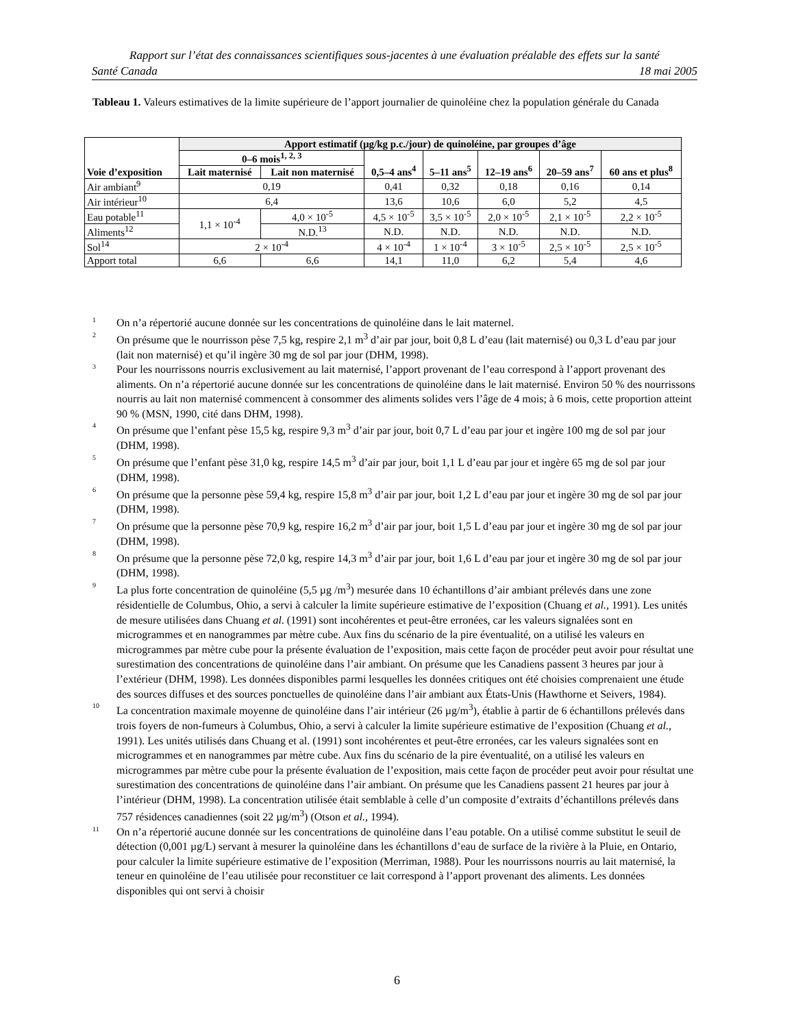Rapport sur l’état des connaissances scientifiques sous-jacentes à une évaluation préalable des effets sur la santé
Santé Canada 18 mai 2005
Tableau 1. Valeurs estimatives de la limite supérieure de l’apport journalier de quinoléine chez la population générale du Canada
| Voie d’exposition | Apport estimatif (µg/kg p.c./jour) de quinoléine, par groupes d’âge | | | | | | |
| --- | --- | --- | --- | --- | --- | --- | --- |
| | 0–6 mois<sup>1, 2, 3</sup> | | 0,5–4 ans<sup>4</sup> | 5–11 ans<sup>5</sup> | 12–19 ans<sup>6</sup> | 20–59 ans<sup>7</sup> | 60 ans et plus<sup>8</sup> |
| | Lait maternisé | Lait non maternisé | | | | | |
| Air ambiant<sup>9</sup> | 0,19 | | 0,41 | 0,32 | 0,18 | 0,16 | 0,14 |
| Air intérieur<sup>10</sup> | 6,4 | | 13,6 | 10,6 | 6,0 | 5,2 | 4,5 |
| Eau potable<sup>11</sup> | 1,1 × 10<sup>-4</sup> | 4,0 × 10<sup>-5</sup> | 4,5 × 10<sup>-5</sup> | 3,5 × 10<sup>-5</sup> | 2,0 × 10<sup>-5</sup> | 2,1 × 10<sup>-5</sup> | 2,2 × 10<sup>-5</sup> |
| Aliments<sup>12</sup> | | N.D.<sup>13</sup> | N.D. | N.D. | N.D. | N.D. | N.D. |
| Sol<sup>14</sup> | 2 × 10<sup>-4</sup> | | 4 × 10<sup>-4</sup> | 1 × 10<sup>-4</sup> | 3 × 10<sup>-5</sup> | 2,5 × 10<sup>-5</sup> | 2,5 × 10<sup>-5</sup> |
| Apport total | 6,6 | 6,6 | 14,1 | 11,0 | 6,2 | 5,4 | 4,6 |
<sup>1</sup> On n’a répertorié aucune donnée sur les concentrations de quinoléine dans le lait maternel.
<sup>2</sup> On présume que le nourrisson pèse 7,5 kg, respire 2,1 m<sup>3</sup> d’air par jour, boit 0,8 L d’eau (lait maternisé) ou 0,3 L d’eau par jour (lait non maternisé) et qu’il ingère 30 mg de sol par jour (DHM, 1998).
<sup>3</sup> Pour les nourrissons nourris exclusivement au lait maternisé, l’apport provenant de l’eau correspond à l’apport provenant des aliments. On n’a répertorié aucune donnée sur les concentrations de quinoléine dans le lait maternisé. Environ 50 % des nourrissons nourris au lait non maternisé commencent à consommer des aliments solides vers l’âge de 4 mois; à 6 mois, cette proportion atteint 90 % (MSN, 1990, cité dans DHM, 1998).
<sup>4</sup> On présume que l’enfant pèse 15,5 kg, respire 9,3 m<sup>3</sup> d’air par jour, boit 0,7 L d’eau par jour et ingère 100 mg de sol par jour (DHM, 1998).
<sup>5</sup> On présume que l’enfant pèse 31,0 kg, respire 14,5 m<sup>3</sup> d’air par jour, boit 1,1 L d’eau par jour et ingère 65 mg de sol par jour (DHM, 1998).
<sup>6</sup> On présume que la personne pèse 59,4 kg, respire 15,8 m<sup>3</sup> d’air par jour, boit 1,2 L d’eau par jour et ingère 30 mg de sol par jour (DHM, 1998).
<sup>7</sup> On présume que la personne pèse 70,9 kg, respire 16,2 m<sup>3</sup> d’air par jour, boit 1,5 L d’eau par jour et ingère 30 mg de sol par jour (DHM, 1998).
<sup>8</sup> On présume que la personne pèse 72,0 kg, respire 14,3 m<sup>3</sup> d’air par jour, boit 1,6 L d’eau par jour et ingère 30 mg de sol par jour (DHM, 1998).
<sup>9</sup> La plus forte concentration de quinoléine (5,5 µg /m<sup>3</sup>) mesurée dans 10 échantillons d’air ambiant prélevés dans une zone résidentielle de Columbus, Ohio, a servi à calculer la limite supérieure estimative de l’exposition (Chuang et al., 1991). Les unités de mesure utilisées dans Chuang et al. (1991) sont incohérentes et peut-être erronées, car les valeurs signalées sont en microgrammes et en nanogrammes par mètre cube. Aux fins du scénario de la pire éventualité, on a utilisé les valeurs en microgrammes par mètre cube pour la présente évaluation de l’exposition, mais cette façon de procéder peut avoir pour résultat une surestimation des concentrations de quinoléine dans l’air ambiant. On présume que les Canadiens passent 3 heures par jour à l’extérieur (DHM, 1998). Les données disponibles parmi lesquelles les données critiques ont été choisies comprenaient une étude des sources diffuses et des sources ponctuelles de quinoléine dans l’air ambiant aux États-Unis (Hawthorne et Seivers, 1984).
<sup>10</sup> La concentration maximale moyenne de quinoléine dans l’air intérieur (26 µg/m<sup>3</sup>), établie à partir de 6 échantillons prélevés dans trois foyers de non-fumeurs à Columbus, Ohio, a servi à calculer la limite supérieure estimative de l’exposition (Chuang et al., 1991). Les unités utilisés dans Chuang et al. (1991) sont incohérentes et peut-être erronées, car les valeurs signalées sont en microgrammes et en nanogrammes par mètre cube. Aux fins du scénario de la pire éventualité, on a utilisé les valeurs en microgrammes par mètre cube pour la présente évaluation de l’exposition, mais cette façon de procéder peut avoir pour résultat une surestimation des concentrations de quinoléine dans l’air ambiant. On présume que les Canadiens passent 21 heures par jour à l’intérieur (DHM, 1998). La concentration utilisée était semblable à celle d’un composite d’extraits d’échantillons prélevés dans 757 résidences canadiennes (soit 22 µg/m<sup>3</sup>) (Otson et al., 1994).
<sup>11</sup> On n’a répertorié aucune donnée sur les concentrations de quinoléine dans l’eau potable. On a utilisé comme substitut le seuil de détection (0,001 µg/L) servant à mesurer la quinoléine dans les échantillons d’eau de surface de la rivière à la Pluie, en Ontario, pour calculer la limite supérieure estimative de l’exposition (Merriman, 1988). Pour les nourrissons nourris au lait maternisé, la teneur en quinoléine de l’eau utilisée pour reconstituer ce lait correspond à l’apport provenant des aliments. Les données disponibles qui ont servi à choisir
6